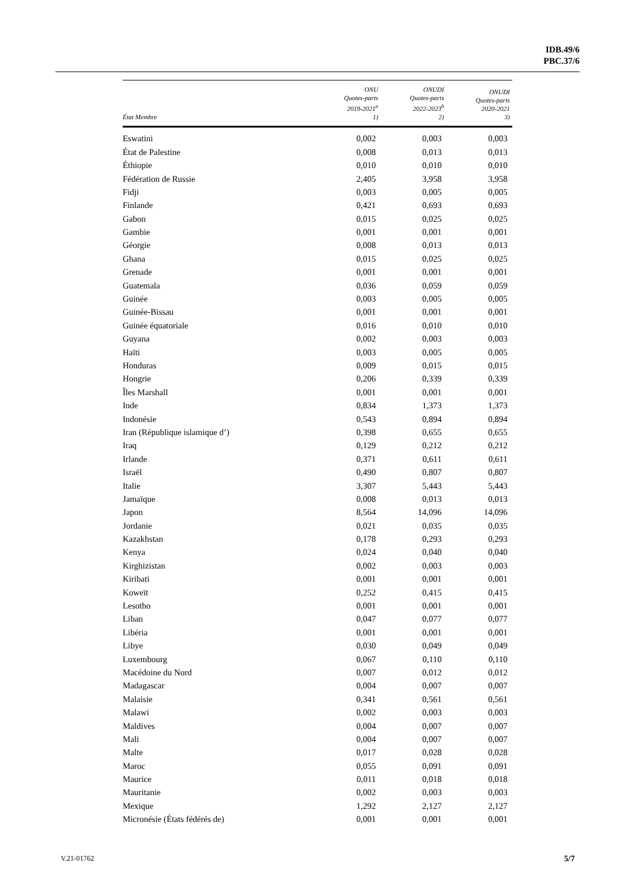IDB.49/6
PBC.37/6
| État Membre | ONU Quotes-parts 2019-2021<sup>a</sup> 1) | ONUDI Quotes-parts 2022-2023<sup>b</sup> 2) | ONUDI Quotes-parts 2020-2021 3) |
| --- | --- | --- | --- |
| Eswatini | 0,002 | 0,003 | 0,003 |
| État de Palestine | 0,008 | 0,013 | 0,013 |
| Éthiopie | 0,010 | 0,010 | 0,010 |
| Fédération de Russie | 2,405 | 3,958 | 3,958 |
| Fidji | 0,003 | 0,005 | 0,005 |
| Finlande | 0,421 | 0,693 | 0,693 |
| Gabon | 0,015 | 0,025 | 0,025 |
| Gambie | 0,001 | 0,001 | 0,001 |
| Géorgie | 0,008 | 0,013 | 0,013 |
| Ghana | 0,015 | 0,025 | 0,025 |
| Grenade | 0,001 | 0,001 | 0,001 |
| Guatemala | 0,036 | 0,059 | 0,059 |
| Guinée | 0,003 | 0,005 | 0,005 |
| Guinée-Bissau | 0,001 | 0,001 | 0,001 |
| Guinée équatoriale | 0,016 | 0,010 | 0,010 |
| Guyana | 0,002 | 0,003 | 0,003 |
| Haïti | 0,003 | 0,005 | 0,005 |
| Honduras | 0,009 | 0,015 | 0,015 |
| Hongrie | 0,206 | 0,339 | 0,339 |
| Îles Marshall | 0,001 | 0,001 | 0,001 |
| Inde | 0,834 | 1,373 | 1,373 |
| Indonésie | 0,543 | 0,894 | 0,894 |
| Iran (République islamique d’) | 0,398 | 0,655 | 0,655 |
| Iraq | 0,129 | 0,212 | 0,212 |
| Irlande | 0,371 | 0,611 | 0,611 |
| Israël | 0,490 | 0,807 | 0,807 |
| Italie | 3,307 | 5,443 | 5,443 |
| Jamaïque | 0,008 | 0,013 | 0,013 |
| Japon | 8,564 | 14,096 | 14,096 |
| Jordanie | 0,021 | 0,035 | 0,035 |
| Kazakhstan | 0,178 | 0,293 | 0,293 |
| Kenya | 0,024 | 0,040 | 0,040 |
| Kirghizistan | 0,002 | 0,003 | 0,003 |
| Kiribati | 0,001 | 0,001 | 0,001 |
| Koweït | 0,252 | 0,415 | 0,415 |
| Lesotho | 0,001 | 0,001 | 0,001 |
| Liban | 0,047 | 0,077 | 0,077 |
| Libéria | 0,001 | 0,001 | 0,001 |
| Libye | 0,030 | 0,049 | 0,049 |
| Luxembourg | 0,067 | 0,110 | 0,110 |
| Macédoine du Nord | 0,007 | 0,012 | 0,012 |
| Madagascar | 0,004 | 0,007 | 0,007 |
| Malaisie | 0,341 | 0,561 | 0,561 |
| Malawi | 0,002 | 0,003 | 0,003 |
| Maldives | 0,004 | 0,007 | 0,007 |
| Mali | 0,004 | 0,007 | 0,007 |
| Malte | 0,017 | 0,028 | 0,028 |
| Maroc | 0,055 | 0,091 | 0,091 |
| Maurice | 0,011 | 0,018 | 0,018 |
| Mauritanie | 0,002 | 0,003 | 0,003 |
| Mexique | 1,292 | 2,127 | 2,127 |
| Micronésie (États fédérés de) | 0,001 | 0,001 | 0,001 |
V.21-01762 5/7